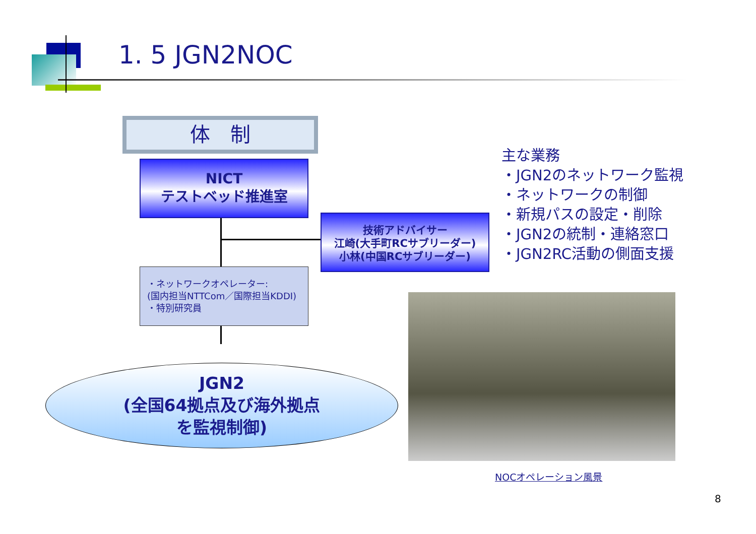1. 5 JGN2NOC
体　制
NICT
テストベッド推進室
技術アドバイサー
江崎(大手町RCサブリーダー)
小林(中国RCサブリーダー)
・ネットワークオペレーター:
(国内担当NTTCom／国際担当KDDI)
・特別研究員
JGN2
(全国64拠点及び海外拠点
を監視制御)
主な業務
・JGN2のネットワーク監視
・ネットワークの制御
・新規パスの設定・削除
・JGN2の統制・連絡窓口
・JGN2RC活動の側面支援
NOCオペレーション風景
8